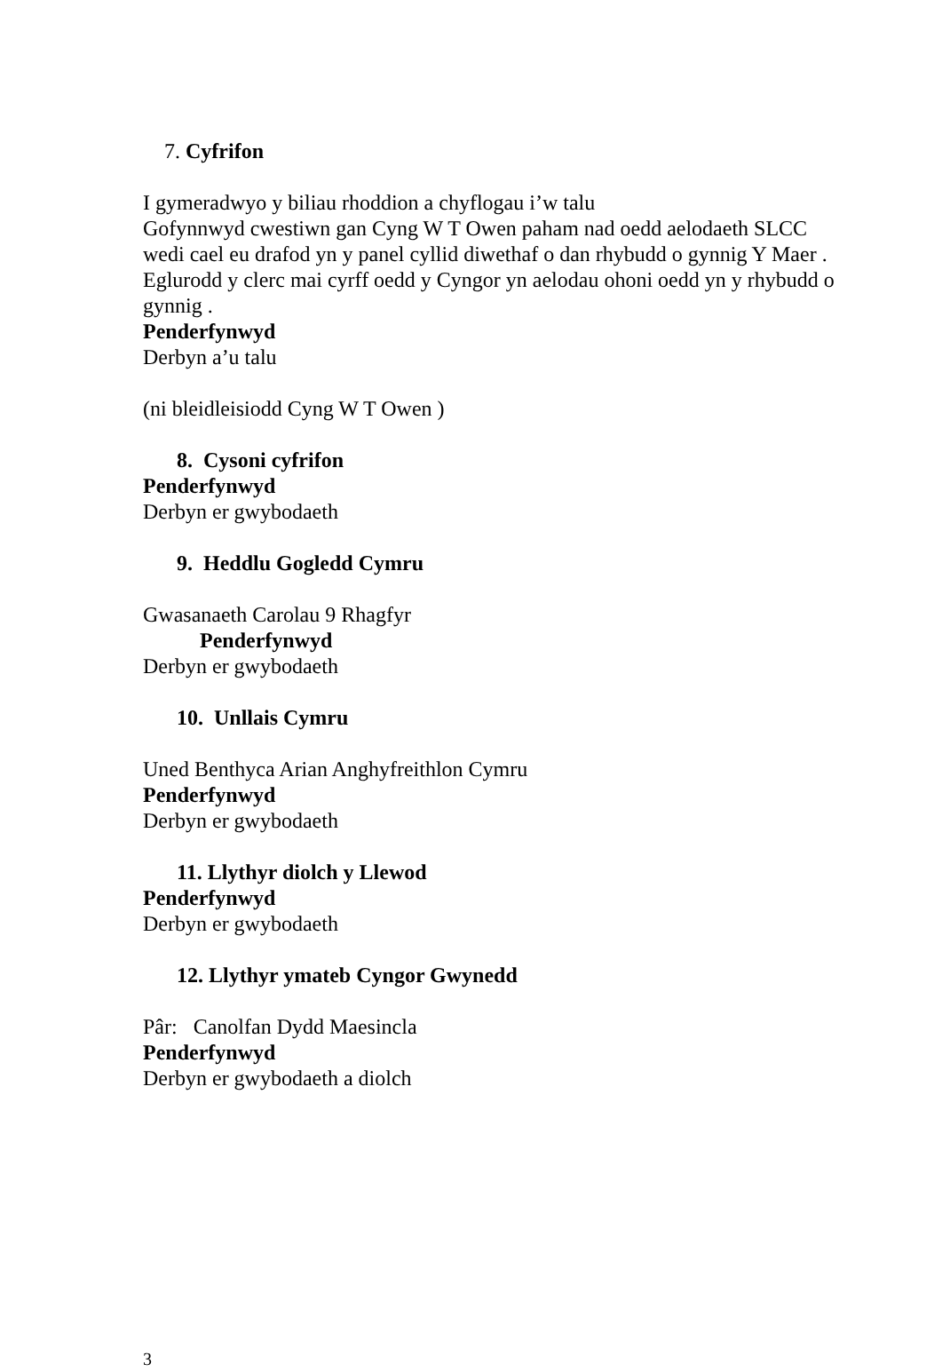7. Cyfrifon
I gymeradwyo y biliau rhoddion a chyflogau i’w talu
Gofynnwyd cwestiwn gan Cyng W T Owen paham nad oedd aelodaeth SLCC wedi cael eu drafod yn y panel cyllid diwethaf o dan rhybudd o gynnig Y Maer . Eglurodd y clerc mai cyrff oedd y Cyngor yn aelodau ohoni oedd yn y rhybudd o gynnig .
Penderfynwyd
Derbyn a’u talu
(ni bleidleisiodd Cyng W T Owen )
8. Cysoni cyfrifon
Penderfynwyd
Derbyn er gwybodaeth
9. Heddlu Gogledd Cymru
Gwasanaeth Carolau 9 Rhagfyr
Penderfynwyd
Derbyn er gwybodaeth
10. Unllais Cymru
Uned Benthyca Arian Anghyfreithlon Cymru
Penderfynwyd
Derbyn er gwybodaeth
11. Llythyr diolch y Llewod
Penderfynwyd
Derbyn er gwybodaeth
12. Llythyr ymateb Cyngor Gwynedd
Pâr: Canolfan Dydd Maesincla
Penderfynwyd
Derbyn er gwybodaeth a diolch
3